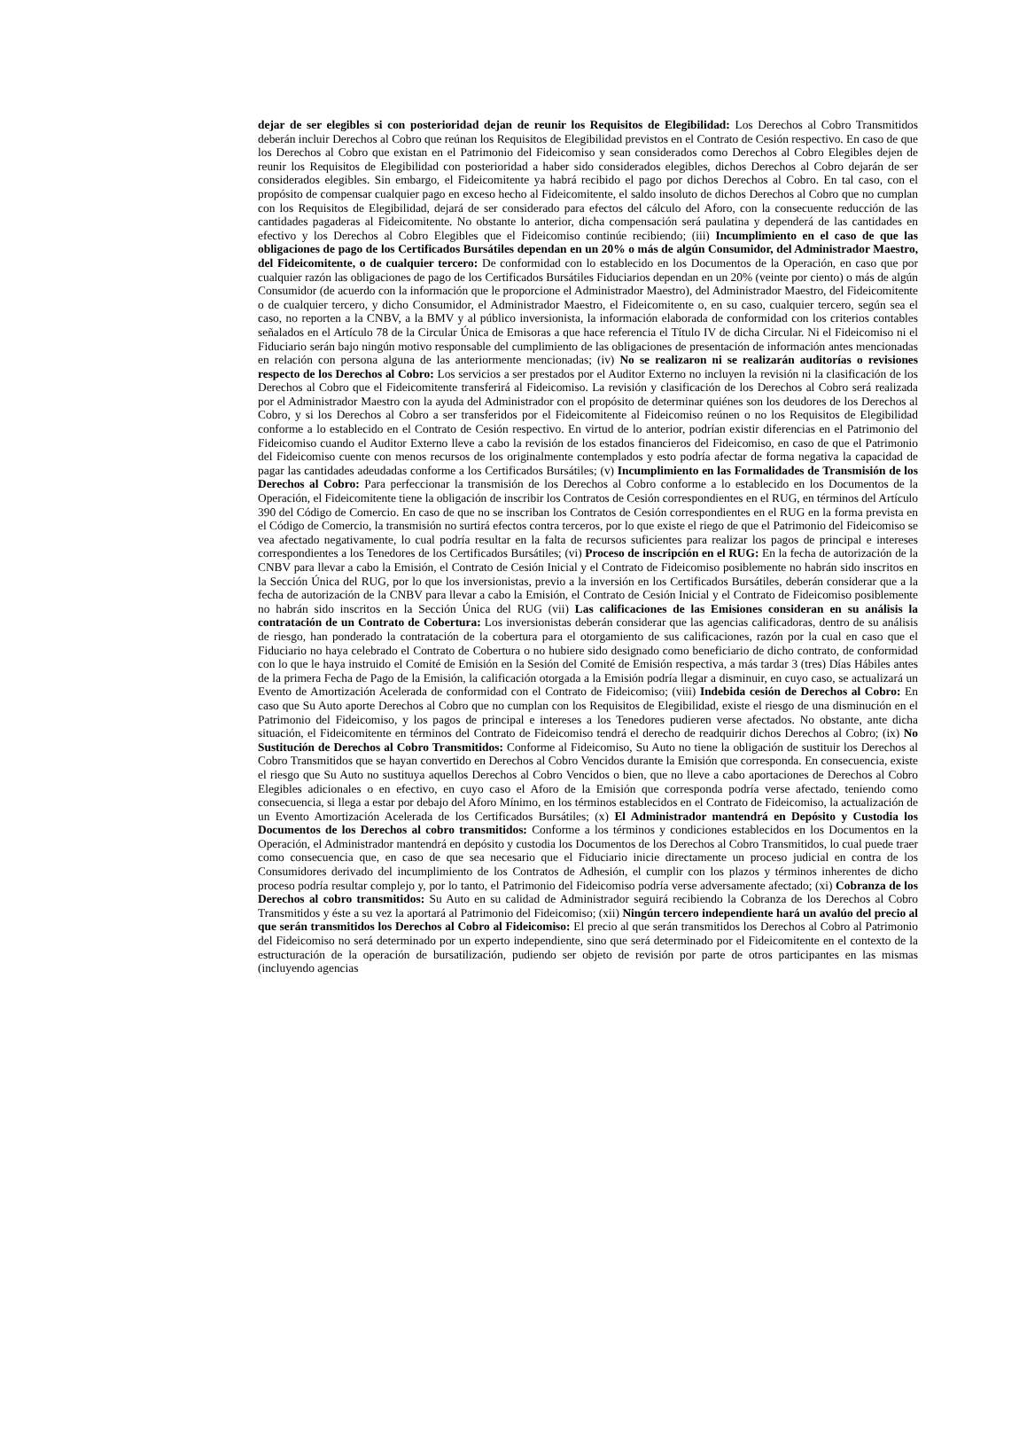dejar de ser elegibles si con posterioridad dejan de reunir los Requisitos de Elegibilidad: Los Derechos al Cobro Transmitidos deberán incluir Derechos al Cobro que reúnan los Requisitos de Elegibilidad previstos en el Contrato de Cesión respectivo. En caso de que los Derechos al Cobro que existan en el Patrimonio del Fideicomiso y sean considerados como Derechos al Cobro Elegibles dejen de reunir los Requisitos de Elegibilidad con posterioridad a haber sido considerados elegibles, dichos Derechos al Cobro dejarán de ser considerados elegibles. Sin embargo, el Fideicomitente ya habrá recibido el pago por dichos Derechos al Cobro. En tal caso, con el propósito de compensar cualquier pago en exceso hecho al Fideicomitente, el saldo insoluto de dichos Derechos al Cobro que no cumplan con los Requisitos de Elegibilidad, dejará de ser considerado para efectos del cálculo del Aforo, con la consecuente reducción de las cantidades pagaderas al Fideicomitente. No obstante lo anterior, dicha compensación será paulatina y dependerá de las cantidades en efectivo y los Derechos al Cobro Elegibles que el Fideicomiso continúe recibiendo; (iii) Incumplimiento en el caso de que las obligaciones de pago de los Certificados Bursátiles dependan en un 20% o más de algún Consumidor, del Administrador Maestro, del Fideicomitente, o de cualquier tercero: De conformidad con lo establecido en los Documentos de la Operación, en caso que por cualquier razón las obligaciones de pago de los Certificados Bursátiles Fiduciarios dependan en un 20% (veinte por ciento) o más de algún Consumidor (de acuerdo con la información que le proporcione el Administrador Maestro), del Administrador Maestro, del Fideicomitente o de cualquier tercero, y dicho Consumidor, el Administrador Maestro, el Fideicomitente o, en su caso, cualquier tercero, según sea el caso, no reporten a la CNBV, a la BMV y al público inversionista, la información elaborada de conformidad con los criterios contables señalados en el Artículo 78 de la Circular Única de Emisoras a que hace referencia el Título IV de dicha Circular. Ni el Fideicomiso ni el Fiduciario serán bajo ningún motivo responsable del cumplimiento de las obligaciones de presentación de información antes mencionadas en relación con persona alguna de las anteriormente mencionadas; (iv) No se realizaron ni se realizarán auditorías o revisiones respecto de los Derechos al Cobro: Los servicios a ser prestados por el Auditor Externo no incluyen la revisión ni la clasificación de los Derechos al Cobro que el Fideicomitente transferirá al Fideicomiso. La revisión y clasificación de los Derechos al Cobro será realizada por el Administrador Maestro con la ayuda del Administrador con el propósito de determinar quiénes son los deudores de los Derechos al Cobro, y si los Derechos al Cobro a ser transferidos por el Fideicomitente al Fideicomiso reúnen o no los Requisitos de Elegibilidad conforme a lo establecido en el Contrato de Cesión respectivo. En virtud de lo anterior, podrían existir diferencias en el Patrimonio del Fideicomiso cuando el Auditor Externo lleve a cabo la revisión de los estados financieros del Fideicomiso, en caso de que el Patrimonio del Fideicomiso cuente con menos recursos de los originalmente contemplados y esto podría afectar de forma negativa la capacidad de pagar las cantidades adeudadas conforme a los Certificados Bursátiles; (v) Incumplimiento en las Formalidades de Transmisión de los Derechos al Cobro: Para perfeccionar la transmisión de los Derechos al Cobro conforme a lo establecido en los Documentos de la Operación, el Fideicomitente tiene la obligación de inscribir los Contratos de Cesión correspondientes en el RUG, en términos del Artículo 390 del Código de Comercio. En caso de que no se inscriban los Contratos de Cesión correspondientes en el RUG en la forma prevista en el Código de Comercio, la transmisión no surtirá efectos contra terceros, por lo que existe el riego de que el Patrimonio del Fideicomiso se vea afectado negativamente, lo cual podría resultar en la falta de recursos suficientes para realizar los pagos de principal e intereses correspondientes a los Tenedores de los Certificados Bursátiles; (vi) Proceso de inscripción en el RUG: En la fecha de autorización de la CNBV para llevar a cabo la Emisión, el Contrato de Cesión Inicial y el Contrato de Fideicomiso posiblemente no habrán sido inscritos en la Sección Única del RUG, por lo que los inversionistas, previo a la inversión en los Certificados Bursátiles, deberán considerar que a la fecha de autorización de la CNBV para llevar a cabo la Emisión, el Contrato de Cesión Inicial y el Contrato de Fideicomiso posiblemente no habrán sido inscritos en la Sección Única del RUG (vii) Las calificaciones de las Emisiones consideran en su análisis la contratación de un Contrato de Cobertura: Los inversionistas deberán considerar que las agencias calificadoras, dentro de su análisis de riesgo, han ponderado la contratación de la cobertura para el otorgamiento de sus calificaciones, razón por la cual en caso que el Fiduciario no haya celebrado el Contrato de Cobertura o no hubiere sido designado como beneficiario de dicho contrato, de conformidad con lo que le haya instruido el Comité de Emisión en la Sesión del Comité de Emisión respectiva, a más tardar 3 (tres) Días Hábiles antes de la primera Fecha de Pago de la Emisión, la calificación otorgada a la Emisión podría llegar a disminuir, en cuyo caso, se actualizará un Evento de Amortización Acelerada de conformidad con el Contrato de Fideicomiso; (viii) Indebida cesión de Derechos al Cobro: En caso que Su Auto aporte Derechos al Cobro que no cumplan con los Requisitos de Elegibilidad, existe el riesgo de una disminución en el Patrimonio del Fideicomiso, y los pagos de principal e intereses a los Tenedores pudieren verse afectados. No obstante, ante dicha situación, el Fideicomitente en términos del Contrato de Fideicomiso tendrá el derecho de readquirir dichos Derechos al Cobro; (ix) No Sustitución de Derechos al Cobro Transmitidos: Conforme al Fideicomiso, Su Auto no tiene la obligación de sustituir los Derechos al Cobro Transmitidos que se hayan convertido en Derechos al Cobro Vencidos durante la Emisión que corresponda. En consecuencia, existe el riesgo que Su Auto no sustituya aquellos Derechos al Cobro Vencidos o bien, que no lleve a cabo aportaciones de Derechos al Cobro Elegibles adicionales o en efectivo, en cuyo caso el Aforo de la Emisión que corresponda podría verse afectado, teniendo como consecuencia, si llega a estar por debajo del Aforo Mínimo, en los términos establecidos en el Contrato de Fideicomiso, la actualización de un Evento Amortización Acelerada de los Certificados Bursátiles; (x) El Administrador mantendrá en Depósito y Custodia los Documentos de los Derechos al cobro transmitidos: Conforme a los términos y condiciones establecidos en los Documentos en la Operación, el Administrador mantendrá en depósito y custodia los Documentos de los Derechos al Cobro Transmitidos, lo cual puede traer como consecuencia que, en caso de que sea necesario que el Fiduciario inicie directamente un proceso judicial en contra de los Consumidores derivado del incumplimiento de los Contratos de Adhesión, el cumplir con los plazos y términos inherentes de dicho proceso podría resultar complejo y, por lo tanto, el Patrimonio del Fideicomiso podría verse adversamente afectado; (xi) Cobranza de los Derechos al cobro transmitidos: Su Auto en su calidad de Administrador seguirá recibiendo la Cobranza de los Derechos al Cobro Transmitidos y éste a su vez la aportará al Patrimonio del Fideicomiso; (xii) Ningún tercero independiente hará un avalúo del precio al que serán transmitidos los Derechos al Cobro al Fideicomiso: El precio al que serán transmitidos los Derechos al Cobro al Patrimonio del Fideicomiso no será determinado por un experto independiente, sino que será determinado por el Fideicomitente en el contexto de la estructuración de la operación de bursatilización, pudiendo ser objeto de revisión por parte de otros participantes en las mismas (incluyendo agencias